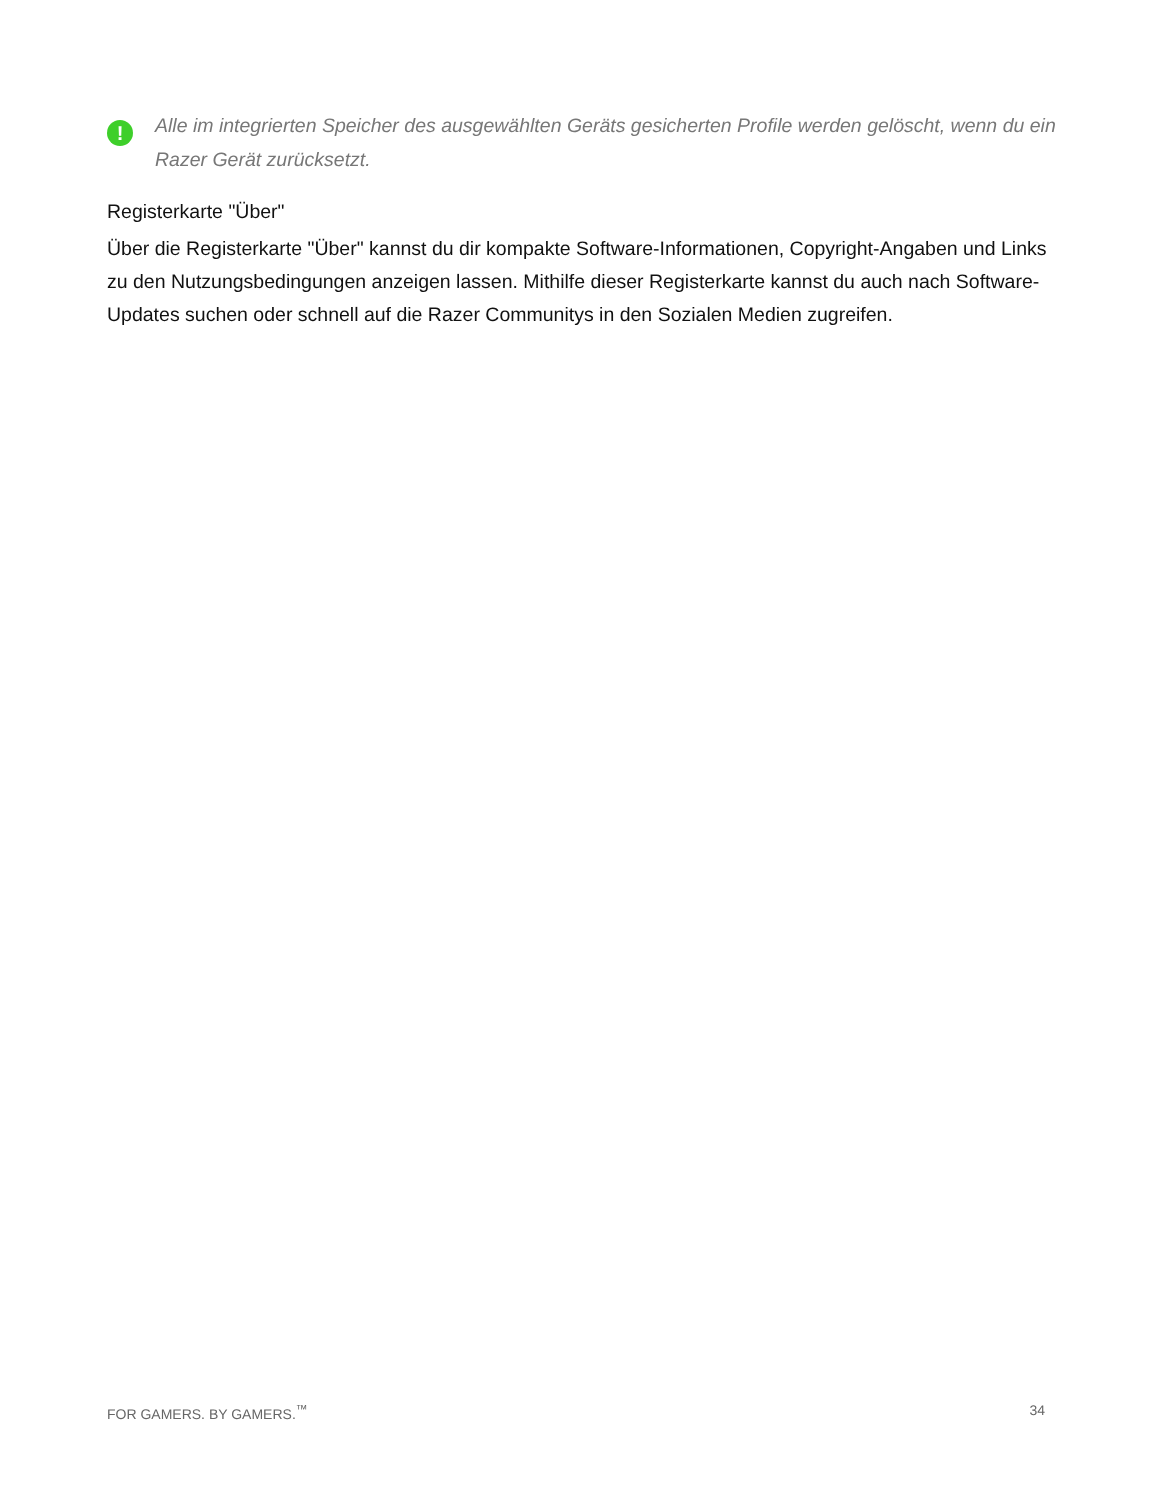!
Alle im integrierten Speicher des ausgewählten Geräts gesicherten Profile werden gelöscht, wenn du ein Razer Gerät zurücksetzt.
Registerkarte "Über"
Über die Registerkarte "Über" kannst du dir kompakte Software-Informationen, Copyright-Angaben und Links zu den Nutzungsbedingungen anzeigen lassen. Mithilfe dieser Registerkarte kannst du auch nach Software-Updates suchen oder schnell auf die Razer Communitys in den Sozialen Medien zugreifen.
FOR GAMERS. BY GAMERS.<sup>™</sup> 34